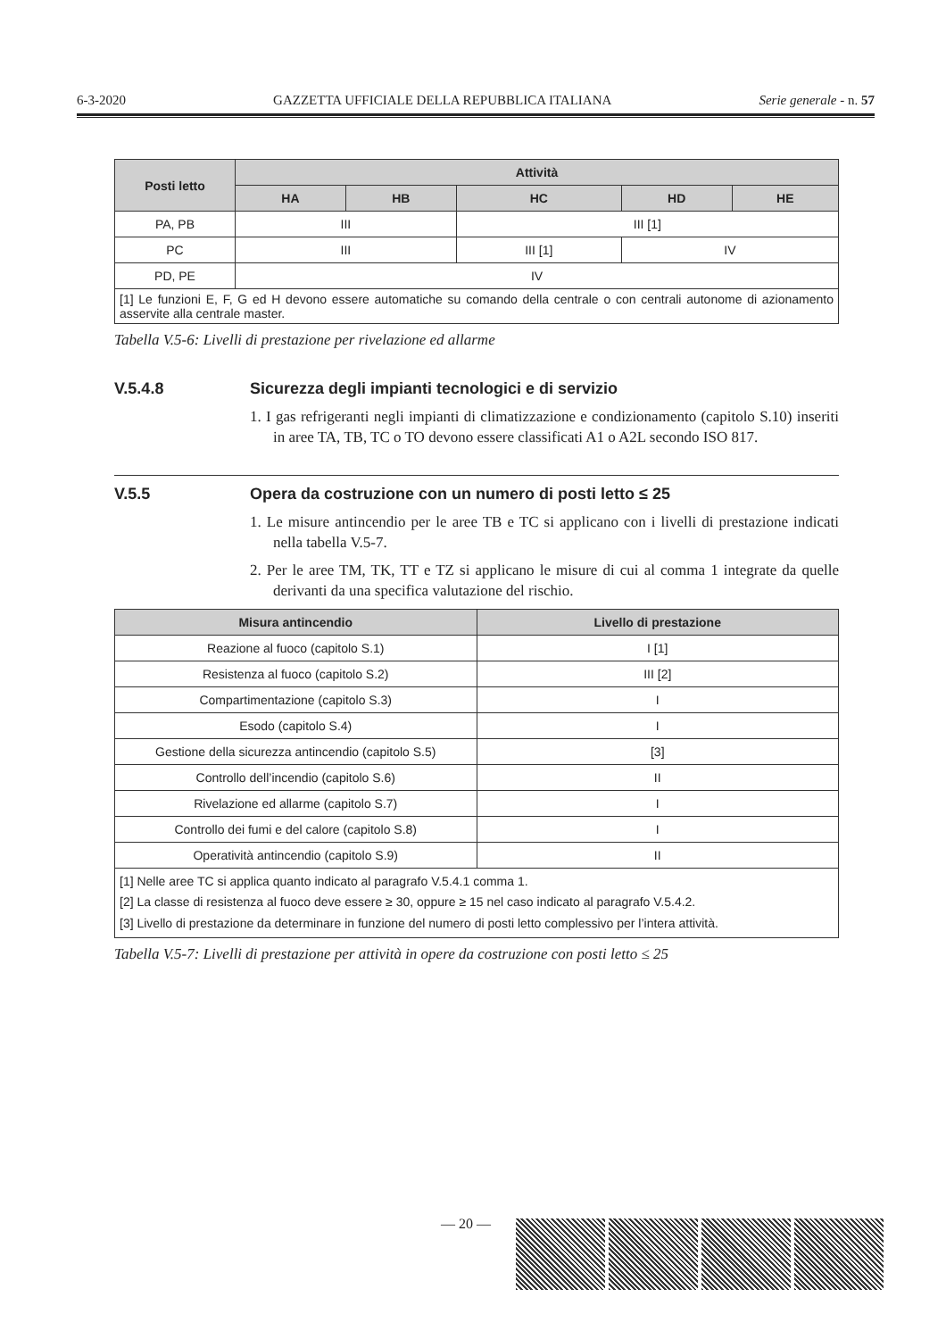6-3-2020 GAZZETTA UFFICIALE DELLA REPUBBLICA ITALIANA Serie generale - n. 57
| Posti letto | Attività | | | | |
| --- | --- | --- | --- | --- | --- |
| | HA | HB | HC | HD | HE |
| PA, PB | III | | III [1] | | |
| PC | III | | III [1] | IV | |
| PD, PE | IV | | | | |
| [1] Le funzioni E, F, G ed H devono essere automatiche su comando della centrale o con centrali autonome di azionamento asservite alla centrale master. | | | | | |
Tabella V.5-6: Livelli di prestazione per rivelazione ed allarme
V.5.4.8 Sicurezza degli impianti tecnologici e di servizio
1. I gas refrigeranti negli impianti di climatizzazione e condizionamento (capitolo S.10) inseriti in aree TA, TB, TC o TO devono essere classificati A1 o A2L secondo ISO 817.
V.5.5 Opera da costruzione con un numero di posti letto ≤ 25
1. Le misure antincendio per le aree TB e TC si applicano con i livelli di prestazione indicati nella tabella V.5-7.
2. Per le aree TM, TK, TT e TZ si applicano le misure di cui al comma 1 integrate da quelle derivanti da una specifica valutazione del rischio.
| Misura antincendio | Livello di prestazione |
| --- | --- |
| Reazione al fuoco (capitolo S.1) | I [1] |
| Resistenza al fuoco (capitolo S.2) | III [2] |
| Compartimentazione (capitolo S.3) | I |
| Esodo (capitolo S.4) | I |
| Gestione della sicurezza antincendio (capitolo S.5) | [3] |
| Controllo dell’incendio (capitolo S.6) | II |
| Rivelazione ed allarme (capitolo S.7) | I |
| Controllo dei fumi e del calore (capitolo S.8) | I |
| Operatività antincendio (capitolo S.9) | II |
| [1] Nelle aree TC si applica quanto indicato al paragrafo V.5.4.1 comma 1. [2] La classe di resistenza al fuoco deve essere ≥ 30, oppure ≥ 15 nel caso indicato al paragrafo V.5.4.2. [3] Livello di prestazione da determinare in funzione del numero di posti letto complessivo per l’intera attività. | |
Tabella V.5-7: Livelli di prestazione per attività in opere da costruzione con posti letto ≤ 25
— 20 —